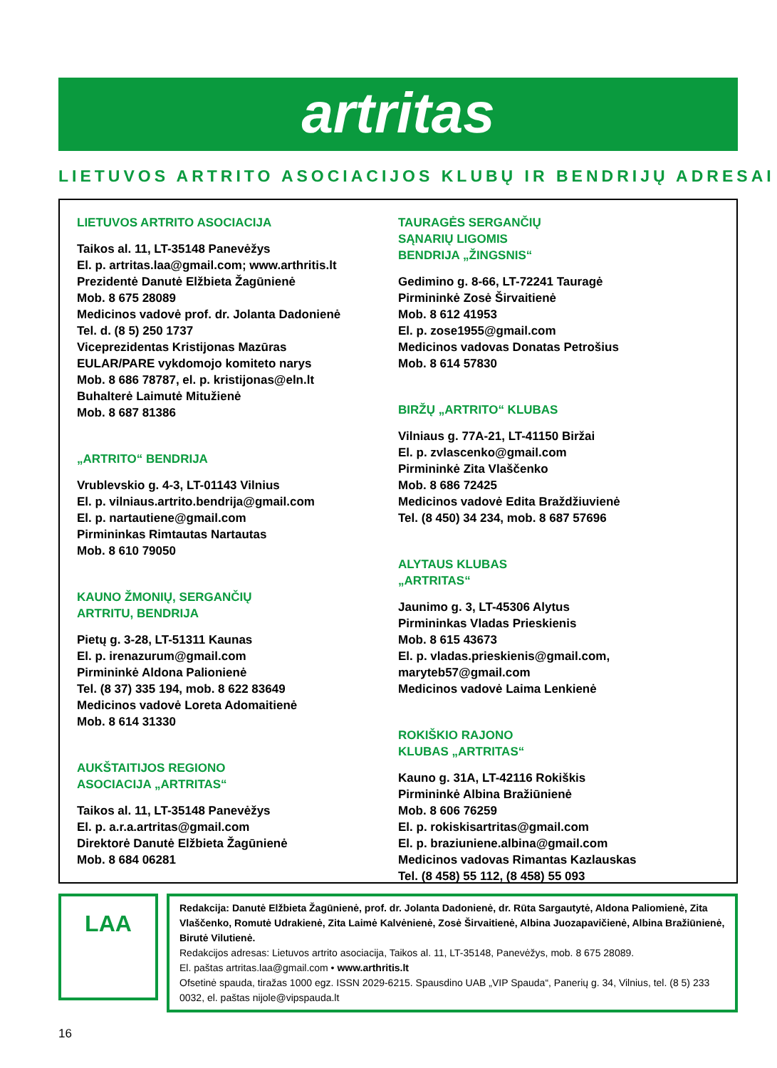artritas
LIETUVOS ARTRITO ASOCIACIJOS KLUBŲ IR BENDRIJŲ ADRESAI
LIETUVOS ARTRITO ASOCIACIJA
Taikos al. 11, LT-35148 Panevėžys
El. p. artritas.laa@gmail.com; www.arthritis.lt
Prezidentė Danutė Elžbieta Žagūnienė
Mob. 8 675 28089
Medicinos vadovė prof. dr. Jolanta Dadonienė
Tel. d. (8 5) 250 1737
Viceprezidentas Kristijonas Mazūras
EULAR/PARE vykdomojo komiteto narys
Mob. 8 686 78787, el. p. kristijonas@eln.lt
Buhalterė Laimutė Mitužienė
Mob. 8 687 81386
„ARTRITO“ BENDRIJA
Vrublevskio g. 4-3, LT-01143 Vilnius
El. p. vilniaus.artrito.bendrija@gmail.com
El. p. nartautiene@gmail.com
Pirmininkas Rimtautas Nartautas
Mob. 8 610 79050
KAUNO ŽMONIŲ, SERGANČIŲ
ARTRITU, BENDRIJA
Pietų g. 3-28, LT-51311 Kaunas
El. p. irenazurum@gmail.com
Pirmininkė Aldona Palionienė
Tel. (8 37) 335 194, mob. 8 622 83649
Medicinos vadovė Loreta Adomaitienė
Mob. 8 614 31330
AUKŠTAITIJOS REGIONO
ASOCIACIJA „ARTRITAS“
Taikos al. 11, LT-35148 Panevėžys
El. p. a.r.a.artritas@gmail.com
Direktorė Danutė Elžbieta Žagūnienė
Mob. 8 684 06281
TAURAGĖS SERGANČIŲ
SĄNARIŲ LIGOMIS
BENDRIJA „ŽINGSNIS“
Gedimino g. 8-66, LT-72241 Tauragė
Pirmininkė Zosė Širvaitienė
Mob. 8 612 41953
El. p. zose1955@gmail.com
Medicinos vadovas Donatas Petrošius
Mob. 8 614 57830
BIRŽŲ „ARTRITO“ KLUBAS
Vilniaus g. 77A-21, LT-41150 Biržai
El. p. zvlascenko@gmail.com
Pirmininkė Zita Vlaščenko
Mob. 8 686 72425
Medicinos vadovė Edita Braždžiuvienė
Tel. (8 450) 34 234, mob. 8 687 57696
ALYTAUS KLUBAS
„ARTRITAS“
Jaunimo g. 3, LT-45306 Alytus
Pirmininkas Vladas Prieskienis
Mob. 8 615 43673
El. p. vladas.prieskienis@gmail.com,
maryteb57@gmail.com
Medicinos vadovė Laima Lenkienė
ROKIŠKIO RAJONO
KLUBAS „ARTRITAS“
Kauno g. 31A, LT-42116 Rokiškis
Pirmininkė Albina Bražiūnienė
Mob. 8 606 76259
El. p. rokiskisartritas@gmail.com
El. p. braziuniene.albina@gmail.com
Medicinos vadovas Rimantas Kazlauskas
Tel. (8 458) 55 112, (8 458) 55 093
LAA
Redakcija: Danutė Elžbieta Žagūnienė, prof. dr. Jolanta Dadonienė, dr. Rūta Sargautytė, Aldona Paliomienė, Zita Vlaščenko, Romutė Udrakienė, Zita Laimė Kalvėnienė, Zosė Širvaitienė, Albina Juozapavičienė, Albina Bražiūnienė, Birutė Vilutienė.
Redakcijos adresas: Lietuvos artrito asociacija, Taikos al. 11, LT-35148, Panevėžys, mob. 8 675 28089.
El. paštas artritas.laa@gmail.com • www.arthritis.lt
Ofsetinė spauda, tiražas 1000 egz. ISSN 2029-6215. Spausdino UAB „VIP Spauda“, Panerių g. 34, Vilnius, tel. (8 5) 233 0032, el. paštas nijole@vipspauda.lt
16